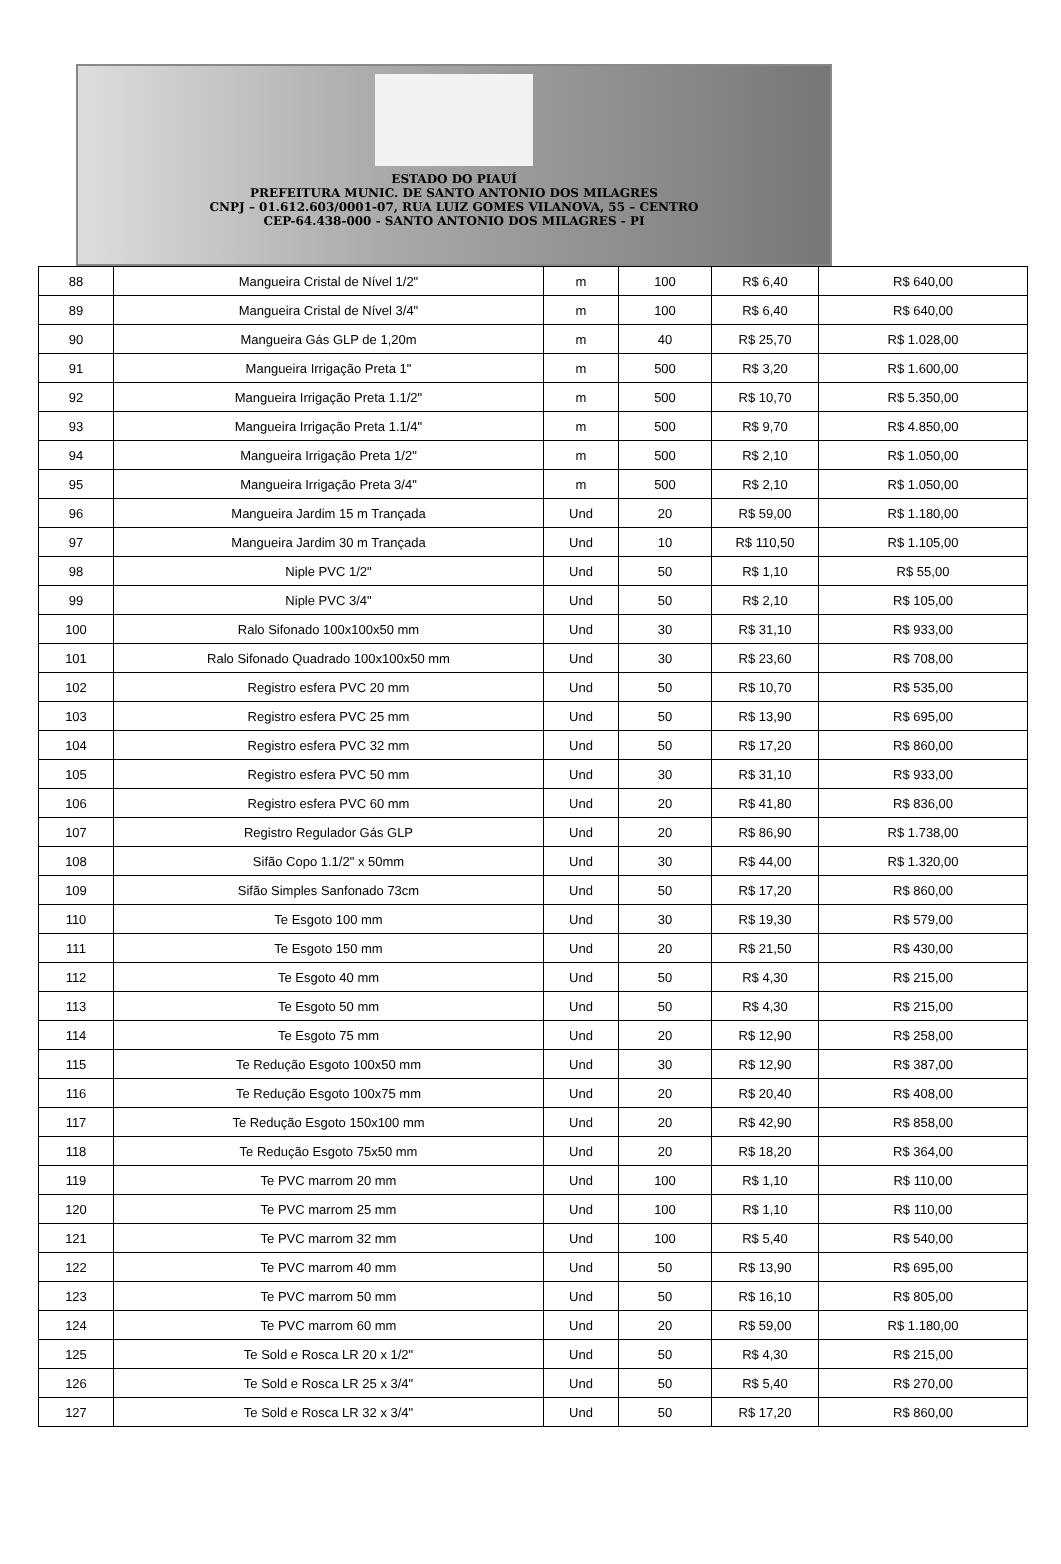ESTADO DO PIAUÍ
PREFEITURA MUNIC. DE SANTO ANTONIO DOS MILAGRES
CNPJ – 01.612.603/0001-07, RUA LUIZ GOMES VILANOVA, 55 – CENTRO
CEP-64.438-000 - SANTO ANTONIO DOS MILAGRES - PI
| 88 | Mangueira Cristal de Nível 1/2" | m | 100 | R$ 6,40 | R$ 640,00 |
| 89 | Mangueira Cristal de Nível 3/4" | m | 100 | R$ 6,40 | R$ 640,00 |
| 90 | Mangueira Gás GLP de 1,20m | m | 40 | R$ 25,70 | R$ 1.028,00 |
| 91 | Mangueira Irrigação Preta 1" | m | 500 | R$ 3,20 | R$ 1.600,00 |
| 92 | Mangueira Irrigação Preta 1.1/2" | m | 500 | R$ 10,70 | R$ 5.350,00 |
| 93 | Mangueira Irrigação Preta 1.1/4" | m | 500 | R$ 9,70 | R$ 4.850,00 |
| 94 | Mangueira Irrigação Preta 1/2" | m | 500 | R$ 2,10 | R$ 1.050,00 |
| 95 | Mangueira Irrigação Preta 3/4" | m | 500 | R$ 2,10 | R$ 1.050,00 |
| 96 | Mangueira Jardim 15 m Trançada | Und | 20 | R$ 59,00 | R$ 1.180,00 |
| 97 | Mangueira Jardim 30 m Trançada | Und | 10 | R$ 110,50 | R$ 1.105,00 |
| 98 | Niple PVC 1/2" | Und | 50 | R$ 1,10 | R$ 55,00 |
| 99 | Niple PVC 3/4" | Und | 50 | R$ 2,10 | R$ 105,00 |
| 100 | Ralo Sifonado 100x100x50 mm | Und | 30 | R$ 31,10 | R$ 933,00 |
| 101 | Ralo Sifonado Quadrado 100x100x50 mm | Und | 30 | R$ 23,60 | R$ 708,00 |
| 102 | Registro esfera PVC 20 mm | Und | 50 | R$ 10,70 | R$ 535,00 |
| 103 | Registro esfera PVC 25 mm | Und | 50 | R$ 13,90 | R$ 695,00 |
| 104 | Registro esfera PVC 32 mm | Und | 50 | R$ 17,20 | R$ 860,00 |
| 105 | Registro esfera PVC 50 mm | Und | 30 | R$ 31,10 | R$ 933,00 |
| 106 | Registro esfera PVC 60 mm | Und | 20 | R$ 41,80 | R$ 836,00 |
| 107 | Registro Regulador Gás GLP | Und | 20 | R$ 86,90 | R$ 1.738,00 |
| 108 | Sifão Copo 1.1/2" x 50mm | Und | 30 | R$ 44,00 | R$ 1.320,00 |
| 109 | Sifão Simples Sanfonado 73cm | Und | 50 | R$ 17,20 | R$ 860,00 |
| 110 | Te Esgoto 100 mm | Und | 30 | R$ 19,30 | R$ 579,00 |
| 111 | Te Esgoto 150 mm | Und | 20 | R$ 21,50 | R$ 430,00 |
| 112 | Te Esgoto 40 mm | Und | 50 | R$ 4,30 | R$ 215,00 |
| 113 | Te Esgoto 50 mm | Und | 50 | R$ 4,30 | R$ 215,00 |
| 114 | Te Esgoto 75 mm | Und | 20 | R$ 12,90 | R$ 258,00 |
| 115 | Te Redução Esgoto 100x50 mm | Und | 30 | R$ 12,90 | R$ 387,00 |
| 116 | Te Redução Esgoto 100x75 mm | Und | 20 | R$ 20,40 | R$ 408,00 |
| 117 | Te Redução Esgoto 150x100 mm | Und | 20 | R$ 42,90 | R$ 858,00 |
| 118 | Te Redução Esgoto 75x50 mm | Und | 20 | R$ 18,20 | R$ 364,00 |
| 119 | Te PVC marrom 20 mm | Und | 100 | R$ 1,10 | R$ 110,00 |
| 120 | Te PVC marrom 25 mm | Und | 100 | R$ 1,10 | R$ 110,00 |
| 121 | Te PVC marrom 32 mm | Und | 100 | R$ 5,40 | R$ 540,00 |
| 122 | Te PVC marrom 40 mm | Und | 50 | R$ 13,90 | R$ 695,00 |
| 123 | Te PVC marrom 50 mm | Und | 50 | R$ 16,10 | R$ 805,00 |
| 124 | Te PVC marrom 60 mm | Und | 20 | R$ 59,00 | R$ 1.180,00 |
| 125 | Te Sold e Rosca LR 20 x 1/2" | Und | 50 | R$ 4,30 | R$ 215,00 |
| 126 | Te Sold e Rosca LR 25 x 3/4" | Und | 50 | R$ 5,40 | R$ 270,00 |
| 127 | Te Sold e Rosca LR 32 x 3/4" | Und | 50 | R$ 17,20 | R$ 860,00 |